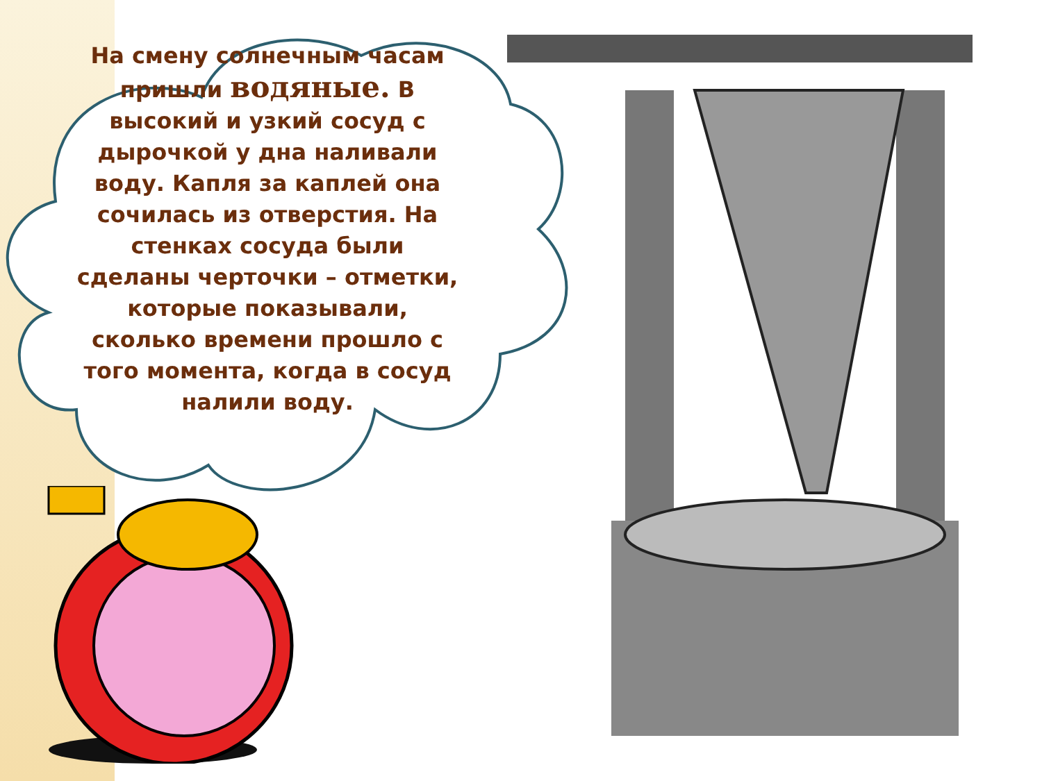На смену солнечным часам пришли водяные. В высокий и узкий сосуд с дырочкой у дна наливали воду. Капля за каплей она сочилась из отверстия. На стенках сосуда были сделаны черточки – отметки, которые показывали, сколько времени прошло с того момента, когда в сосуд налили воду.